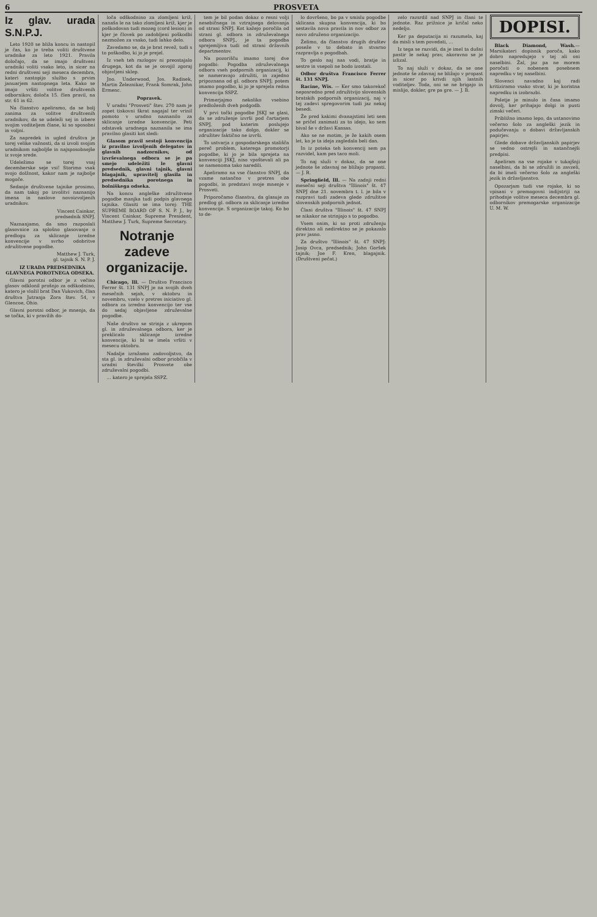6 PROSVETA
Iz glav. urada S.N.P.J.
Leto 1920 se bliža koncu in nastopil je čas, ko je treba voliti društvene uradnike za leto 1921. Pravila določajo, da se imajo društveni uradniki voliti vsako leto, in sicer na redni društveni seji meseca decembra, kateri nastopijo službo s prvim januarjem nastopnega leta. Kako se imajo vršiti volitve društvenih odbornikov, določa 15. člen pravil, na str. 61 in 62.
Na članstvo apeliramo, da se bolj zanima za volitve društvenih uradnikov, da se udeleži sej in izbere svojim voditeljem člane, ki so sposobni in voljni.
Za napredek in ugled društva je torej velike važnosti, da si izvoli svojim uradnikom najboljše in najsposobnejše iz svoje srede.
Udeležimo se torej vsaj decemberske seje vsi! Storimo vsak svojo dolžnost, kakor nam je najbolje mogoče.
Sedanje društvene tajnike prosimo, da nam takoj po izvolitvi naznanijo imena in naslove novoizvoljenih uradnikov.
Vincent Cainkar,
predsednik SNPJ.
Naznanjamo, da smo razposlali glasovnice za splošno glasovanje o predlogu za sklicanje izredne konvencije v svrho odobritve združitvene pogodbe.
Matthew J. Turk,
gl. tajnik S. N. P. J.
IZ URADA PREDSEDNIKA GLAVNEGA POROTNEGA ODSEKA.
Glavni porotni odbor je z večino glasov odklonil prošnjo za odškodnino, katero je vložil brat Dan Vukovich, član društva Jutranja Zora štev. 54, v Glencoe, Ohio.
Glavni porotni odbor, je mnenja, da se točka, ki v pravilih do-
loča odškodnino za zlomljeni križ, nanaša le na tako zlomljeni križ, kjer je poškodovan tudi mozeg (cord lesion) in kjer je človek po zadobljeni poškodbi nezmožen za vsako, tudi lahko delo.
Zavedamo se, da je brat revež, tudi s to poškodbo, ki jo je prejel.
Iz vseh teh razlogov ni preostajalo drugega, kot da se je osvojil zgoraj objavljeni sklep.
Jno. Underwood, Jos. Radisek, Martin Železnikar, Frank Somrak, John Ermenc.
Popravek.
V uradni "Prosveti" štev. 270 nam je zopet tiskovni škrat nagajal ter vrinil pomoto v uradno naznanilo za sklicanje izredne konvencije. Peti odstavek uradnega naznanila se ima pravilno glasiti kot sledi:
Glasom pravil sestoji konvencija iz pravilno izvoljenih delegatov in glavnih nadzornikov, od izvrševalnega odbora se je pa smejo udeležiti le glavni predsednik, glavni tajnik, glavni blagajnik, upravitelj glasila in predsednika porotnega in bolniškega odseka.
Na koncu angleške združitvene pogodbe manjka tudi podpis glavnega tajnika. Glasiti se ima torej: THE SUPREME BOARD OF S. N. P. J., by Vincent Cainkar, Supreme President, Matthew J. Turk, Supreme Secretary.
Notranje zadeve organizacije.
Chicago, Ill. — Društvo Francisco Ferrer št. 131 SNPJ je na svojih dveh mesečnih sejah, v oktobru in novembru, vzelo v pretres iniciativo gl. odbora za izredno konvencijo ter vse do sedaj objavljene združevalne pogodbe.
Naše društvo se strinja z ukrepom gl. in združevalnega odbora, ker je preklicalo sklicanje izredne konvencije, ki bi se imela vršiti v mesecu oktobru.
Nadalje izražamo zadovoljstvo, da sta gl. in združevalni odbor priobčila v uradni številki Prosvete obe združevalni pogodbi.
... katero je sprejela SSPZ.
tem je bil podan dokaz o resni volji nesebičnega in vztrajnega delovanja od strani SNPJ. Kot kažejo poročila od strani gl. odbora in združevalnega odbora SNPJ., je ta pogodba sprejemljiva tudi od strani državnih departmentov.
Na pozorišču imamo torej dve pogodbi: Pogodba združevalnega odbora vseh podpornih organizacij, ki se nameravajo združiti, in zajedno pripoznana od gl. odbora SNPJ; potem imamo pogodbo, ki jo je sprejela redna konvencija SSPZ.
Primerjajmo nekoliko vsebino predloženih dveh podgodb.
V prvi točki pogodbe JSKJ se glasi, da se združenje izvrši pod čartarjem SNPJ, pod katerim poslujejo organizacije tako dolgo, dokler se združitev faktično ne izvrši.
To ustvarja z gospodarskega stališča pereč problem, katerega promotorji pogodbe, ki jo je bila sprejeta na konvenciji JSKJ, niso vpoštevali ali pa se namenoma tako naredili.
Apeliramo na vse članstvo SNPJ, da vzame natančno v pretres obe pogodbi, in predstavi svoje mnenje v Prosveti.
Priporočamo članstvu, da glasuje za predlog gl. odbora za sklicanje izredne konvencije. S organizacije takoj. Ko bo to de-
lo dovršeno, bo pa v smislu pogodbe sklicana skupna konvencija, ki bo sestavila nova pravila in nov odbor za novo združeno organizacijo.
Želimo, da članstvo drugih društev poseže v to debato in stvarno razpravlja o pogodbah.
To geslo naj nas vodi, bratje in sestre in vsepoli ne bodo izostali.
Odbor društva Francisco Ferrer št. 131 SNPJ.
Racine, Wis. — Ker smo takorekoč neposredno pred združitvijo slovenskih bratskih podpornih organizacij, naj v tej zadevi spregovorim tudi jaz nekaj besedi.
Že pred kakimi dvanajstimi leti sem se pričel zanimati za to idejo, ko sem bival še v državi Kansas.
Ako se ne motim, je že kakih osem let, ko je ta ideja zagledala beli dan.
In iz poteka teh konvencij sem pa razvidel, kam pes taco moli.
To naj služi v dokaz, da se one jednote še zdavnaj ne bližajo propasti. — J. R.
Springfield, Ill. — Na zadnji redni mesečni seji društva "Illinois" št. 47 SNPJ dne 21. novembra t. l. je bila v razpravi tudi zadeva glede združitve slovenskih podpornih jednot.
Člani društva "Illinois" št. 47 SNPJ se nikakor ne strinjajo s to pogodbo.
Vsem onim, ki so proti združenju direktno ali nedirektno se je pokazalo prav jasno.
Za društvo "Illinois" št. 47 SNPJ: Josip Ovca, predsednik; John Goršek tajnik; Joe F. Kren, blagajnik. (Društveni pečat.)
zelo razsrdil nad SNPJ in člani te jednote. Raz prižnice je kričal neko nedeljo.
Ker pa deputacija ni razumela, kaj da misli s tem povedati, ...
Iz tega se razvidi, da je imel ta dušni pastir le nekaj prav, akoravno se je izlizal.
To naj služi v dokaz, da se one jednote še zdavnaj ne bližajo v propast in sicer po krivdi njih lastnih voditeljev. Toda, oni se ne brigajo in mislijo, dokler, gre pa gre. — J. B.
DOPISI.
Black Diamond, Wash.—Marsikateri dopisnik poroča, kako dobro napredujejo v tej ali oni naselbini. Žal, jaz pa ne morem poročati o nobenem posebnem napredku v tej naselbini.
Slovenci navadno kaj radi kritiziramo vsako stvar, ki je koristna napredku in izobrazbi.
Poletje je minulo in časa imamo dovolj, ker prihajajo dolgi in pusti zimski večeri.
Približno imamo lepo, da ustanovimo večerno šolo za angleški jezik in podučevanju o dobavi državljanskih papirjev.
Glede dobave državljanskih papirjev se vedno ostrejši in natančnejši predpisi.
Apeliram na vse rojake v tukajšnji naselbini, da bi se združili in zavzeli, da bi imeli večerno šolo za angleški jezik in državljanstvo.
Opozarjam tudi vse rojake, ki so vpisani v premogovni indijstriji na prihodnje volitve meseca decembra gl. odbornikov premogarske organizacije U. M. W.